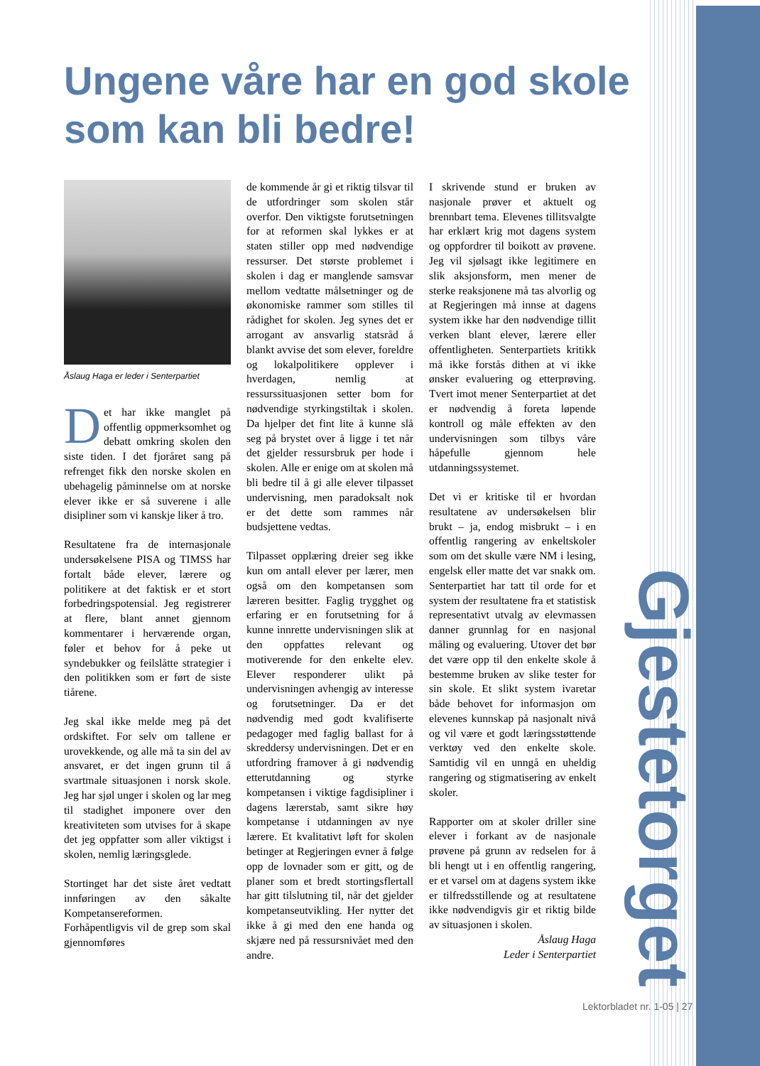Ungene våre har en god skole som kan bli bedre!
Åslaug Haga er leder i Senterpartiet
Det har ikke manglet på offentlig oppmerksomhet og debatt omkring skolen den siste tiden. I det fjoråret sang på refrenget fikk den norske skolen en ubehagelig påminnelse om at norske elever ikke er så suverene i alle disipliner som vi kanskje liker å tro.
Resultatene fra de internasjonale undersøkelsene PISA og TIMSS har fortalt både elever, lærere og politikere at det faktisk er et stort forbedringspotensial. Jeg registrerer at flere, blant annet gjennom kommentarer i herværende organ, føler et behov for å peke ut syndebukker og feilslåtte strategier i den politikken som er ført de siste tiårene.
Jeg skal ikke melde meg på det ordskiftet. For selv om tallene er urovekkende, og alle må ta sin del av ansvaret, er det ingen grunn til å svartmale situasjonen i norsk skole. Jeg har sjøl unger i skolen og lar meg til stadighet imponere over den kreativiteten som utvises for å skape det jeg oppfatter som aller viktigst i skolen, nemlig læringsglede.
Stortinget har det siste året vedtatt innføringen av den såkalte Kompetansereformen. Forhåpentligvis vil de grep som skal gjennomføres
de kommende år gi et riktig tilsvar til de utfordringer som skolen står overfor. Den viktigste forutsetningen for at reformen skal lykkes er at staten stiller opp med nødvendige ressurser. Det største problemet i skolen i dag er manglende samsvar mellom vedtatte målsetninger og de økonomiske rammer som stilles til rådighet for skolen. Jeg synes det er arrogant av ansvarlig statsråd å blankt avvise det som elever, foreldre og lokalpolitikere opplever i hverdagen, nemlig at ressurssituasjonen setter bom for nødvendige styrkingstiltak i skolen. Da hjelper det fint lite å kunne slå seg på brystet over å ligge i tet når det gjelder ressursbruk per hode i skolen. Alle er enige om at skolen må bli bedre til å gi alle elever tilpasset undervisning, men paradoksalt nok er det dette som rammes når budsjettene vedtas.
Tilpasset opplæring dreier seg ikke kun om antall elever per lærer, men også om den kompetansen som læreren besitter. Faglig trygghet og erfaring er en forutsetning for å kunne innrette undervisningen slik at den oppfattes relevant og motiverende for den enkelte elev. Elever responderer ulikt på undervisningen avhengig av interesse og forutsetninger. Da er det nødvendig med godt kvalifiserte pedagoger med faglig ballast for å skreddersy undervisningen. Det er en utfordring framover å gi nødvendig etterutdanning og styrke kompetansen i viktige fagdisipliner i dagens lærerstab, samt sikre høy kompetanse i utdanningen av nye lærere. Et kvalitativt løft for skolen betinger at Regjeringen evner å følge opp de lovnader som er gitt, og de planer som et bredt stortingsflertall har gitt tilslutning til, når det gjelder kompetanseutvikling. Her nytter det ikke å gi med den ene handa og skjære ned på ressursnivået med den andre.
I skrivende stund er bruken av nasjonale prøver et aktuelt og brennbart tema. Elevenes tillitsvalgte har erklært krig mot dagens system og oppfordrer til boikott av prøvene. Jeg vil sjølsagt ikke legitimere en slik aksjonsform, men mener de sterke reaksjonene må tas alvorlig og at Regjeringen må innse at dagens system ikke har den nødvendige tillit verken blant elever, lærere eller offentligheten. Senterpartiets kritikk må ikke forstås dithen at vi ikke ønsker evaluering og etterprøving. Tvert imot mener Senterpartiet at det er nødvendig å foreta løpende kontroll og måle effekten av den undervisningen som tilbys våre håpefulle gjennom hele utdanningssystemet.
Det vi er kritiske til er hvordan resultatene av undersøkelsen blir brukt – ja, endog misbrukt – i en offentlig rangering av enkeltskoler som om det skulle være NM i lesing, engelsk eller matte det var snakk om. Senterpartiet har tatt til orde for et system der resultatene fra et statistisk representativt utvalg av elevmassen danner grunnlag for en nasjonal måling og evaluering. Utover det bør det være opp til den enkelte skole å bestemme bruken av slike tester for sin skole. Et slikt system ivaretar både behovet for informasjon om elevenes kunnskap på nasjonalt nivå og vil være et godt læringsstøttende verktøy ved den enkelte skole. Samtidig vil en unngå en uheldig rangering og stigmatisering av enkelt skoler.
Rapporter om at skoler driller sine elever i forkant av de nasjonale prøvene på grunn av redselen for å bli hengt ut i en offentlig rangering, er et varsel om at dagens system ikke er tilfredsstillende og at resultatene ikke nødvendigvis gir et riktig bilde av situasjonen i skolen.
Åslaug Haga
Leder i Senterpartiet
Gjestetorget
Lektorbladet nr. 1-05 | 27